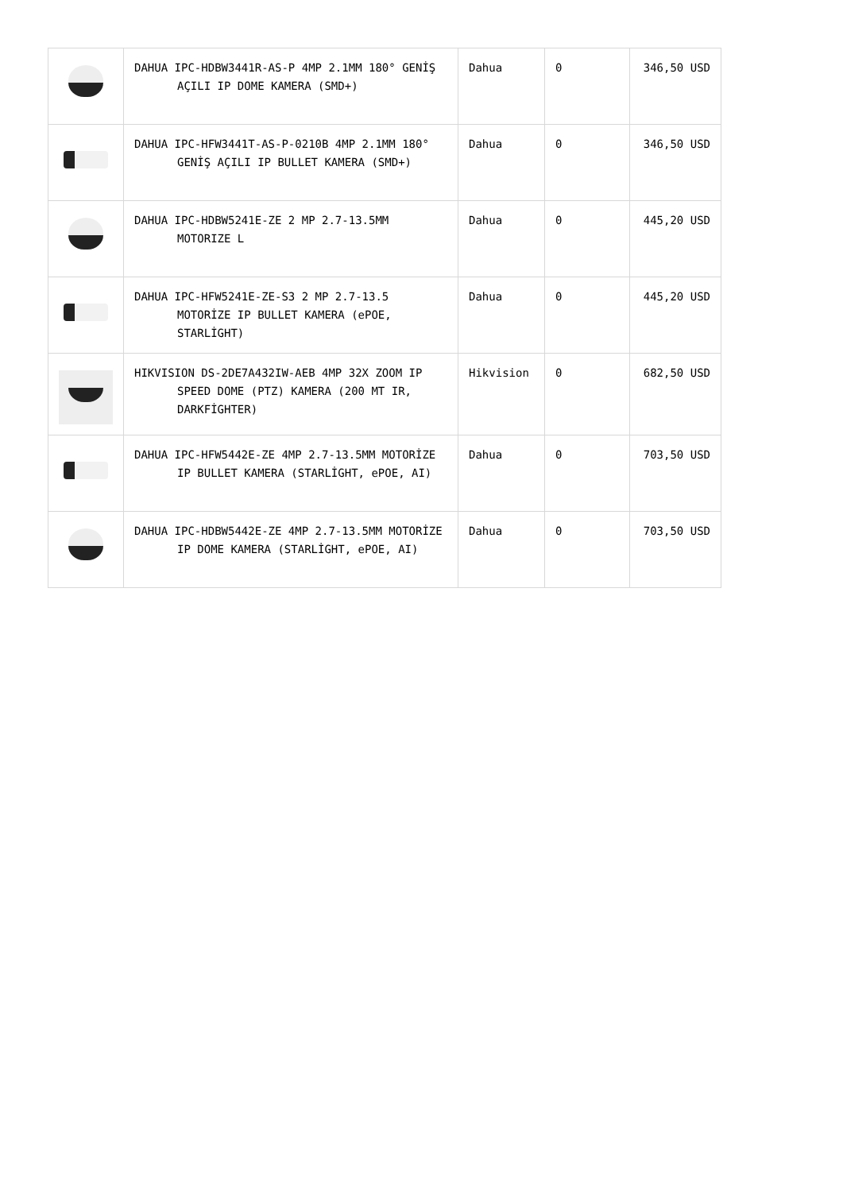| | DAHUA IPC-HDBW3441R-AS-P 4MP 2.1MM 180° GENİŞ AÇILI IP DOME KAMERA (SMD+) | Dahua | 0 | 346,50 USD |
| | DAHUA IPC-HFW3441T-AS-P-0210B 4MP 2.1MM 180° GENİŞ AÇILI IP BULLET KAMERA (SMD+) | Dahua | 0 | 346,50 USD |
| | DAHUA IPC-HDBW5241E-ZE 2 MP 2.7-13.5MM MOTORIZE L | Dahua | 0 | 445,20 USD |
| | DAHUA IPC-HFW5241E-ZE-S3 2 MP 2.7-13.5 MOTORİZE IP BULLET KAMERA (ePOE, STARLİGHT) | Dahua | 0 | 445,20 USD |
| | HIKVISION DS-2DE7A432IW-AEB 4MP 32X ZOOM IP SPEED DOME (PTZ) KAMERA (200 MT IR, DARKFİGHTER) | Hikvision | 0 | 682,50 USD |
| | DAHUA IPC-HFW5442E-ZE 4MP 2.7-13.5MM MOTORİZE IP BULLET KAMERA (STARLİGHT, ePOE, AI) | Dahua | 0 | 703,50 USD |
| | DAHUA IPC-HDBW5442E-ZE 4MP 2.7-13.5MM MOTORİZE IP DOME KAMERA (STARLİGHT, ePOE, AI) | Dahua | 0 | 703,50 USD |